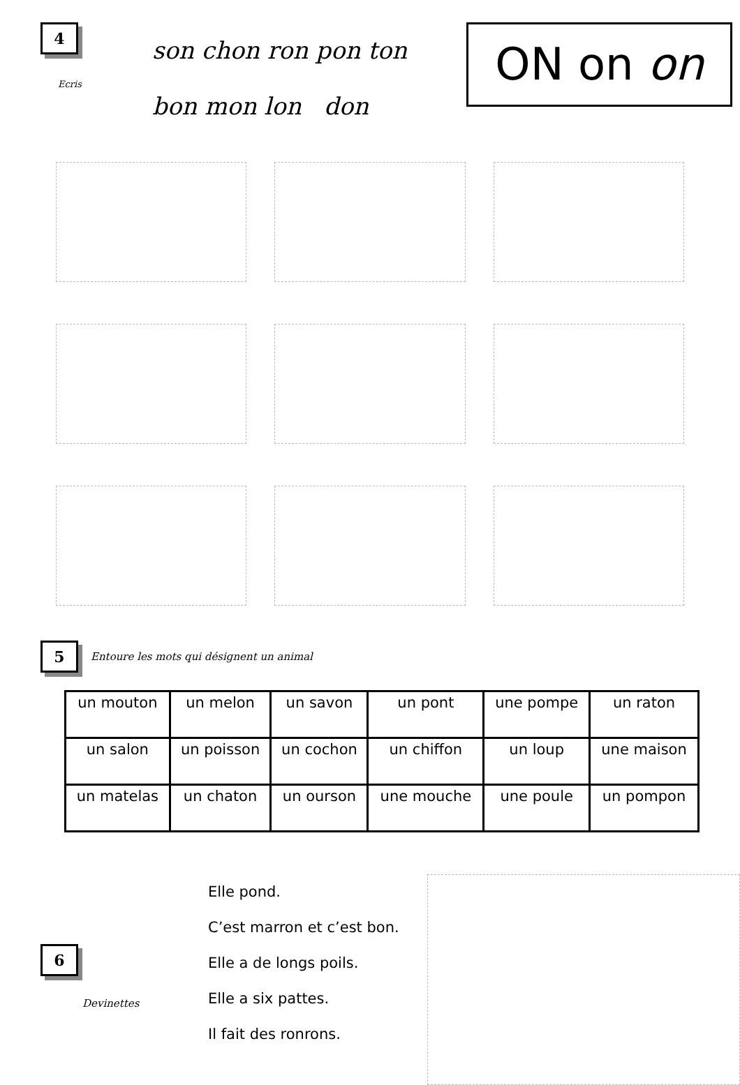4
Ecris
son chon ron pon ton
bon mon lon don
ON on on
5 Entoure les mots qui désignent un animal
| un mouton | un melon | un savon | un pont | une pompe | un raton |
| un salon | un poisson | un cochon | un chiffon | un loup | une maison |
| un matelas | un chaton | un ourson | une mouche | une poule | un pompon |
6
Devinettes
Elle pond.
C’est marron et c’est bon.
Elle a de longs poils.
Elle a six pattes.
Il fait des ronrons.